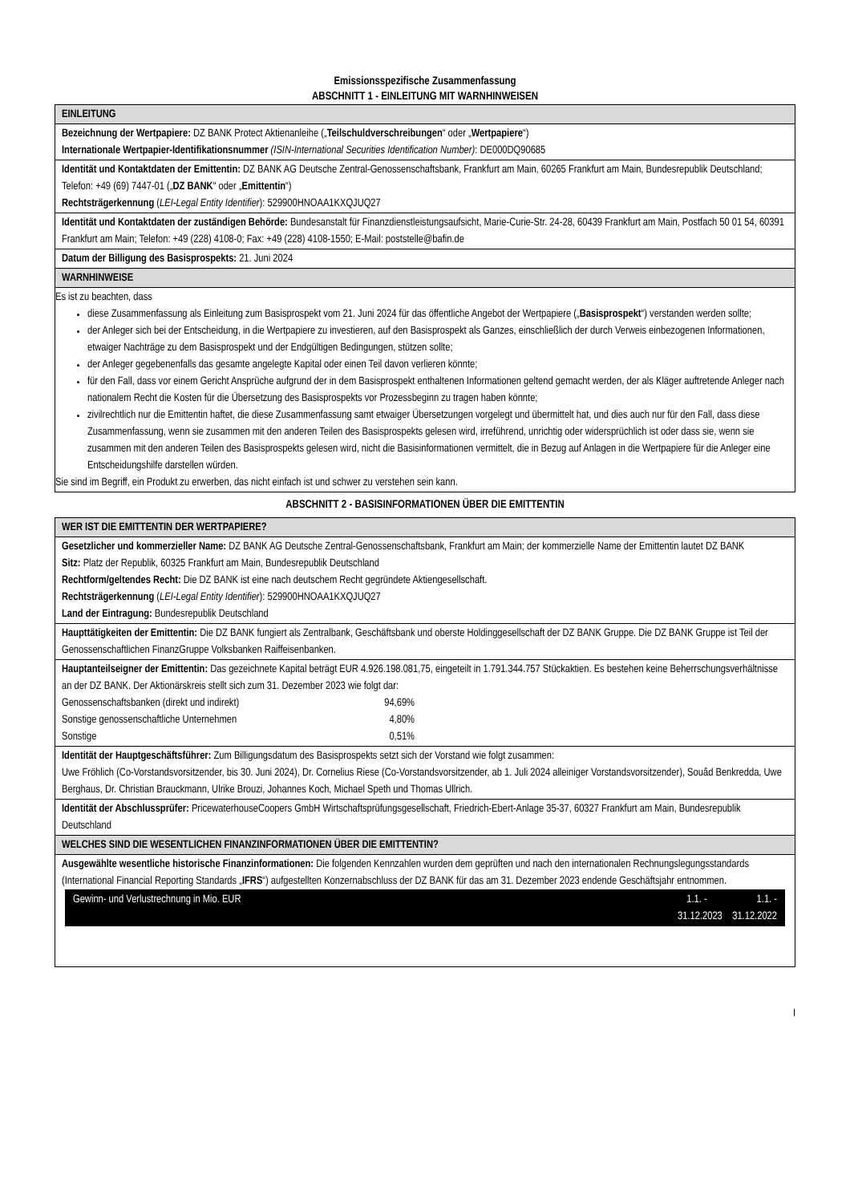Emissionsspezifische Zusammenfassung
ABSCHNITT 1 - EINLEITUNG MIT WARNHINWEISEN
EINLEITUNG
Bezeichnung der Wertpapiere: DZ BANK Protect Aktienanleihe („Teilschuldverschreibungen“ oder „Wertpapiere“)
Internationale Wertpapier-Identifikationsnummer (ISIN-International Securities Identification Number): DE000DQ90685
Identität und Kontaktdaten der Emittentin: DZ BANK AG Deutsche Zentral-Genossenschaftsbank, Frankfurt am Main, 60265 Frankfurt am Main, Bundesrepublik Deutschland; Telefon: +49 (69) 7447-01 („DZ BANK“ oder „Emittentin“)
Rechtsträgerkennung (LEI-Legal Entity Identifier): 529900HNOAA1KXQJUQ27
Identität und Kontaktdaten der zuständigen Behörde: Bundesanstalt für Finanzdienstleistungsaufsicht, Marie-Curie-Str. 24-28, 60439 Frankfurt am Main, Postfach 50 01 54, 60391 Frankfurt am Main; Telefon: +49 (228) 4108-0; Fax: +49 (228) 4108-1550; E-Mail: poststelle@bafin.de
Datum der Billigung des Basisprospekts: 21. Juni 2024
WARNHINWEISE
Es ist zu beachten, dass
diese Zusammenfassung als Einleitung zum Basisprospekt vom 21. Juni 2024 für das öffentliche Angebot der Wertpapiere („Basisprospekt“) verstanden werden sollte;
der Anleger sich bei der Entscheidung, in die Wertpapiere zu investieren, auf den Basisprospekt als Ganzes, einschließlich der durch Verweis einbezogenen Informationen, etwaiger Nachträge zu dem Basisprospekt und der Endgültigen Bedingungen, stützen sollte;
der Anleger gegebenenfalls das gesamte angelegte Kapital oder einen Teil davon verlieren könnte;
für den Fall, dass vor einem Gericht Ansprüche aufgrund der in dem Basisprospekt enthaltenen Informationen geltend gemacht werden, der als Kläger auftretende Anleger nach nationalem Recht die Kosten für die Übersetzung des Basisprospekts vor Prozessbeginn zu tragen haben könnte;
zivilrechtlich nur die Emittentin haftet, die diese Zusammenfassung samt etwaiger Übersetzungen vorgelegt und übermittelt hat, und dies auch nur für den Fall, dass diese Zusammenfassung, wenn sie zusammen mit den anderen Teilen des Basisprospekts gelesen wird, irreführend, unrichtig oder widersprüchlich ist oder dass sie, wenn sie zusammen mit den anderen Teilen des Basisprospekts gelesen wird, nicht die Basisinformationen vermittelt, die in Bezug auf Anlagen in die Wertpapiere für die Anleger eine Entscheidungshilfe darstellen würden.
Sie sind im Begriff, ein Produkt zu erwerben, das nicht einfach ist und schwer zu verstehen sein kann.
ABSCHNITT 2 - BASISINFORMATIONEN ÜBER DIE EMITTENTIN
WER IST DIE EMITTENTIN DER WERTPAPIERE?
Gesetzlicher und kommerzieller Name: DZ BANK AG Deutsche Zentral-Genossenschaftsbank, Frankfurt am Main; der kommerzielle Name der Emittentin lautet DZ BANK
Sitz: Platz der Republik, 60325 Frankfurt am Main, Bundesrepublik Deutschland
Rechtform/geltendes Recht: Die DZ BANK ist eine nach deutschem Recht gegründete Aktiengesellschaft.
Rechtsträgerkennung (LEI-Legal Entity Identifier): 529900HNOAA1KXQJUQ27
Land der Eintragung: Bundesrepublik Deutschland
Haupttätigkeiten der Emittentin: Die DZ BANK fungiert als Zentralbank, Geschäftsbank und oberste Holdinggesellschaft der DZ BANK Gruppe. Die DZ BANK Gruppe ist Teil der Genossenschaftlichen FinanzGruppe Volksbanken Raiffeisenbanken.
Hauptanteilseigner der Emittentin: Das gezeichnete Kapital beträgt EUR 4.926.198.081,75, eingeteilt in 1.791.344.757 Stückaktien. Es bestehen keine Beherrschungsverhältnisse an der DZ BANK. Der Aktionärskreis stellt sich zum 31. Dezember 2023 wie folgt dar:
| Genossenschaftsbanken (direkt und indirekt) | 94,69% |
| Sonstige genossenschaftliche Unternehmen | 4,80% |
| Sonstige | 0,51% |
Identität der Hauptgeschäftsführer: Zum Billigungsdatum des Basisprospekts setzt sich der Vorstand wie folgt zusammen:
Uwe Fröhlich (Co-Vorstandsvorsitzender, bis 30. Juni 2024), Dr. Cornelius Riese (Co-Vorstandsvorsitzender, ab 1. Juli 2024 alleiniger Vorstandsvorsitzender), Souâd Benkredda, Uwe Berghaus, Dr. Christian Brauckmann, Ulrike Brouzi, Johannes Koch, Michael Speth und Thomas Ullrich.
Identität der Abschlussprüfer: PricewaterhouseCoopers GmbH Wirtschaftsprüfungsgesellschaft, Friedrich-Ebert-Anlage 35-37, 60327 Frankfurt am Main, Bundesrepublik Deutschland
WELCHES SIND DIE WESENTLICHEN FINANZINFORMATIONEN ÜBER DIE EMITTENTIN?
Ausgewählte wesentliche historische Finanzinformationen: Die folgenden Kennzahlen wurden dem geprüften und nach den internationalen Rechnungslegungsstandards (International Financial Reporting Standards „IFRS“) aufgestellten Konzernabschluss der DZ BANK für das am 31. Dezember 2023 endende Geschäftsjahr entnommen.
Gewinn- und Verlustrechnung in Mio. EUR 1.1. - 1.1. -
31.12.2023 31.12.2022
I